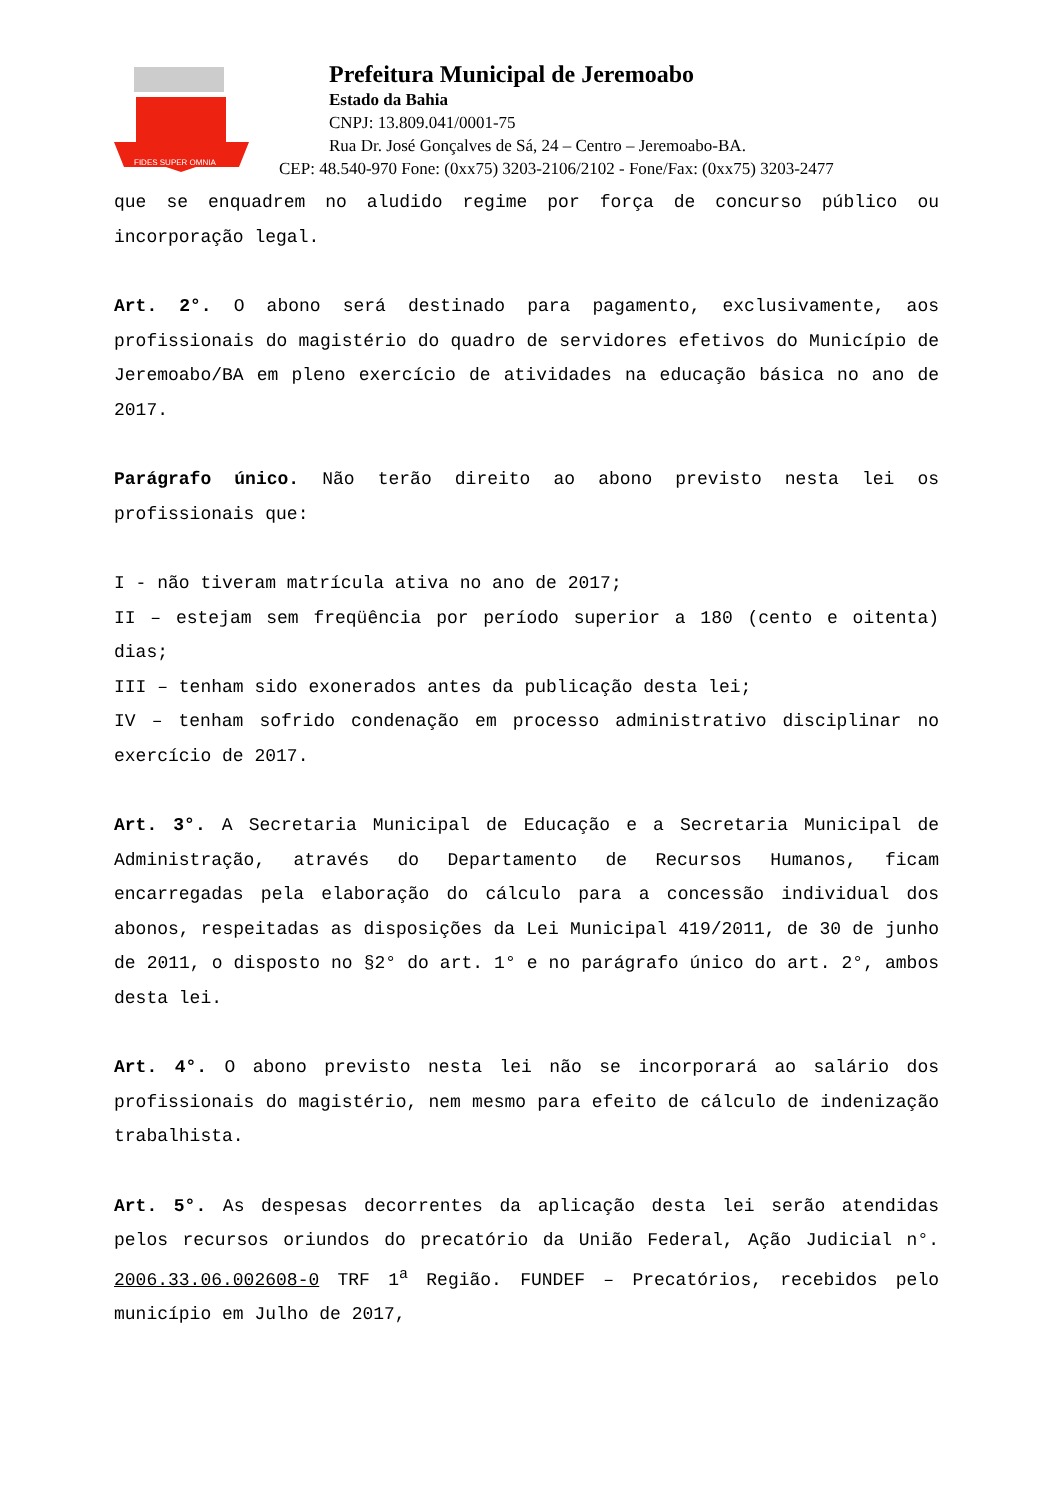FIDES SUPER OMNIA
Prefeitura Municipal de Jeremoabo
Estado da Bahia
CNPJ: 13.809.041/0001-75
Rua Dr. José Gonçalves de Sá, 24 – Centro – Jeremoabo-BA.
CEP: 48.540-970 Fone: (0xx75) 3203-2106/2102 - Fone/Fax: (0xx75) 3203-2477
que se enquadrem no aludido regime por força de concurso público ou incorporação legal.
Art. 2°. O abono será destinado para pagamento, exclusivamente, aos profissionais do magistério do quadro de servidores efetivos do Município de Jeremoabo/BA em pleno exercício de atividades na educação básica no ano de 2017.
Parágrafo único. Não terão direito ao abono previsto nesta lei os profissionais que:
I - não tiveram matrícula ativa no ano de 2017;
II – estejam sem freqüência por período superior a 180 (cento e oitenta) dias;
III – tenham sido exonerados antes da publicação desta lei;
IV – tenham sofrido condenação em processo administrativo disciplinar no exercício de 2017.
Art. 3°. A Secretaria Municipal de Educação e a Secretaria Municipal de Administração, através do Departamento de Recursos Humanos, ficam encarregadas pela elaboração do cálculo para a concessão individual dos abonos, respeitadas as disposições da Lei Municipal 419/2011, de 30 de junho de 2011, o disposto no §2° do art. 1° e no parágrafo único do art. 2°, ambos desta lei.
Art. 4°. O abono previsto nesta lei não se incorporará ao salário dos profissionais do magistério, nem mesmo para efeito de cálculo de indenização trabalhista.
Art. 5°. As despesas decorrentes da aplicação desta lei serão atendidas pelos recursos oriundos do precatório da União Federal, Ação Judicial n°. 2006.33.06.002608-0 TRF 1<sup>a</sup> Região. FUNDEF – Precatórios, recebidos pelo município em Julho de 2017,